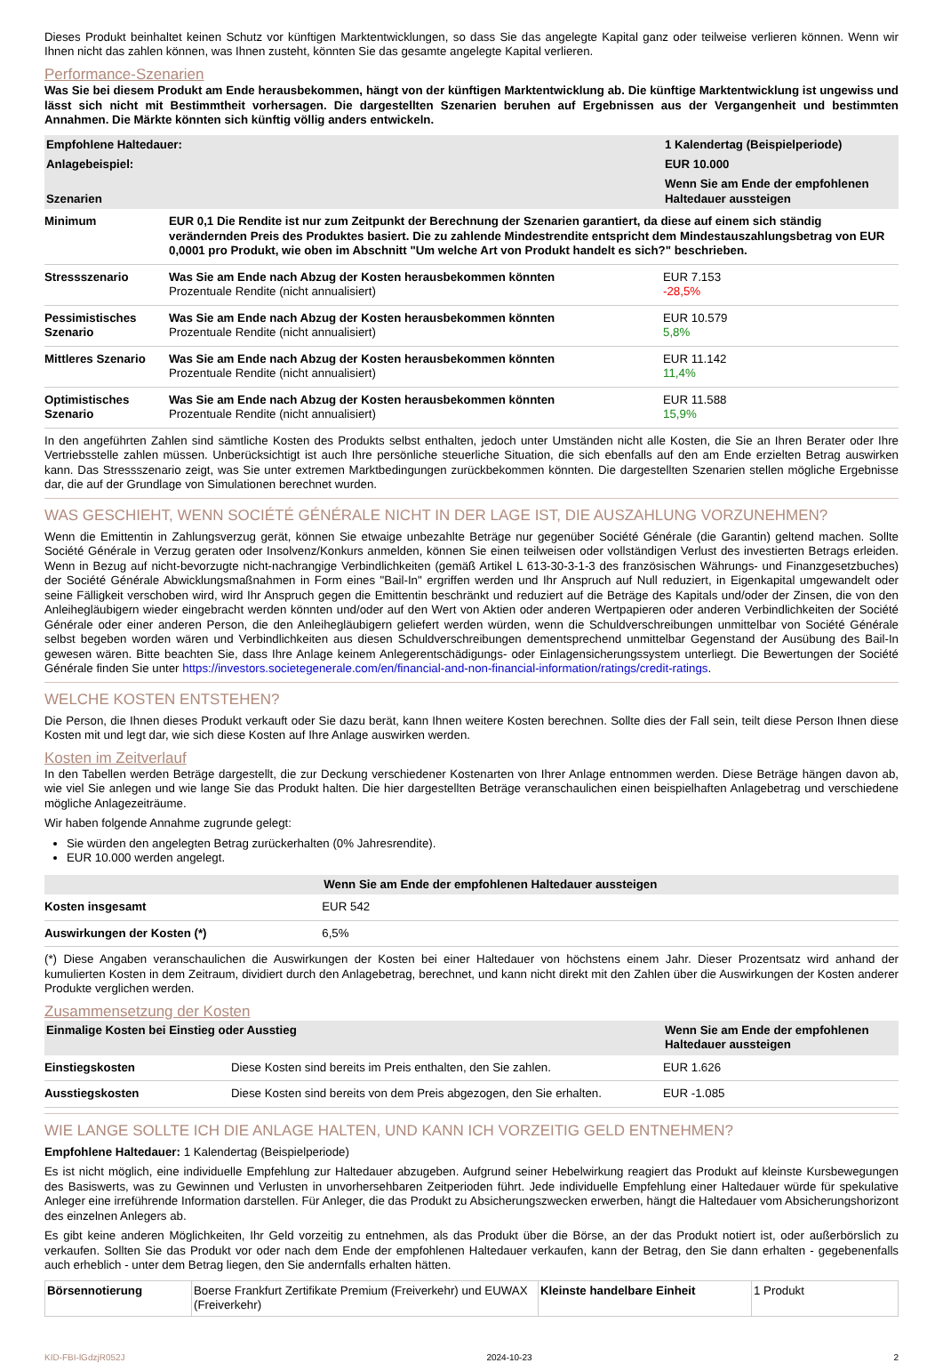Dieses Produkt beinhaltet keinen Schutz vor künftigen Marktentwicklungen, so dass Sie das angelegte Kapital ganz oder teilweise verlieren können. Wenn wir Ihnen nicht das zahlen können, was Ihnen zusteht, könnten Sie das gesamte angelegte Kapital verlieren.
Performance-Szenarien
Was Sie bei diesem Produkt am Ende herausbekommen, hängt von der künftigen Marktentwicklung ab. Die künftige Marktentwicklung ist ungewiss und lässt sich nicht mit Bestimmtheit vorhersagen. Die dargestellten Szenarien beruhen auf Ergebnissen aus der Vergangenheit und bestimmten Annahmen. Die Märkte könnten sich künftig völlig anders entwickeln.
| Empfohlene Haltedauer: | | 1 Kalendertag (Beispielperiode) |
| Anlagebeispiel: | | EUR 10.000 |
| Szenarien | | Wenn Sie am Ende der empfohlenen Haltedauer aussteigen |
| Minimum | EUR 0,1 Die Rendite ist nur zum Zeitpunkt der Berechnung der Szenarien garantiert, da diese auf einem sich ständig verändernden Preis des Produktes basiert. Die zu zahlende Mindestrendite entspricht dem Mindestauszahlungsbetrag von EUR 0,0001 pro Produkt, wie oben im Abschnitt "Um welche Art von Produkt handelt es sich?" beschrieben. | |
| Stressszenario | Was Sie am Ende nach Abzug der Kosten herausbekommen könnten Prozentuale Rendite (nicht annualisiert) | EUR 7.153 -28,5% |
| Pessimistisches Szenario | Was Sie am Ende nach Abzug der Kosten herausbekommen könnten Prozentuale Rendite (nicht annualisiert) | EUR 10.579 5,8% |
| Mittleres Szenario | Was Sie am Ende nach Abzug der Kosten herausbekommen könnten Prozentuale Rendite (nicht annualisiert) | EUR 11.142 11,4% |
| Optimistisches Szenario | Was Sie am Ende nach Abzug der Kosten herausbekommen könnten Prozentuale Rendite (nicht annualisiert) | EUR 11.588 15,9% |
In den angeführten Zahlen sind sämtliche Kosten des Produkts selbst enthalten, jedoch unter Umständen nicht alle Kosten, die Sie an Ihren Berater oder Ihre Vertriebsstelle zahlen müssen. Unberücksichtigt ist auch Ihre persönliche steuerliche Situation, die sich ebenfalls auf den am Ende erzielten Betrag auswirken kann. Das Stressszenario zeigt, was Sie unter extremen Marktbedingungen zurückbekommen könnten. Die dargestellten Szenarien stellen mögliche Ergebnisse dar, die auf der Grundlage von Simulationen berechnet wurden.
WAS GESCHIEHT, WENN SOCIÉTÉ GÉNÉRALE NICHT IN DER LAGE IST, DIE AUSZAHLUNG VORZUNEHMEN?
Wenn die Emittentin in Zahlungsverzug gerät, können Sie etwaige unbezahlte Beträge nur gegenüber Société Générale (die Garantin) geltend machen. Sollte Société Générale in Verzug geraten oder Insolvenz/Konkurs anmelden, können Sie einen teilweisen oder vollständigen Verlust des investierten Betrags erleiden. Wenn in Bezug auf nicht-bevorzugte nicht-nachrangige Verbindlichkeiten (gemäß Artikel L 613-30-3-1-3 des französischen Währungs- und Finanzgesetzbuches) der Société Générale Abwicklungsmaßnahmen in Form eines "Bail-In" ergriffen werden und Ihr Anspruch auf Null reduziert, in Eigenkapital umgewandelt oder seine Fälligkeit verschoben wird, wird Ihr Anspruch gegen die Emittentin beschränkt und reduziert auf die Beträge des Kapitals und/oder der Zinsen, die von den Anleihegläubigern wieder eingebracht werden könnten und/oder auf den Wert von Aktien oder anderen Wertpapieren oder anderen Verbindlichkeiten der Société Générale oder einer anderen Person, die den Anleihegläubigern geliefert werden würden, wenn die Schuldverschreibungen unmittelbar von Société Générale selbst begeben worden wären und Verbindlichkeiten aus diesen Schuldverschreibungen dementsprechend unmittelbar Gegenstand der Ausübung des Bail-In gewesen wären. Bitte beachten Sie, dass Ihre Anlage keinem Anlegerentschädigungs- oder Einlagensicherungssystem unterliegt. Die Bewertungen der Société Générale finden Sie unter https://investors.societegenerale.com/en/financial-and-non-financial-information/ratings/credit-ratings.
WELCHE KOSTEN ENTSTEHEN?
Die Person, die Ihnen dieses Produkt verkauft oder Sie dazu berät, kann Ihnen weitere Kosten berechnen. Sollte dies der Fall sein, teilt diese Person Ihnen diese Kosten mit und legt dar, wie sich diese Kosten auf Ihre Anlage auswirken werden.
Kosten im Zeitverlauf
In den Tabellen werden Beträge dargestellt, die zur Deckung verschiedener Kostenarten von Ihrer Anlage entnommen werden. Diese Beträge hängen davon ab, wie viel Sie anlegen und wie lange Sie das Produkt halten. Die hier dargestellten Beträge veranschaulichen einen beispielhaften Anlagebetrag und verschiedene mögliche Anlagezeiträume.
Wir haben folgende Annahme zugrunde gelegt:
Sie würden den angelegten Betrag zurückerhalten (0% Jahresrendite).
EUR 10.000 werden angelegt.
| | Wenn Sie am Ende der empfohlenen Haltedauer aussteigen |
| Kosten insgesamt | EUR 542 |
| Auswirkungen der Kosten (*) | 6,5% |
(*) Diese Angaben veranschaulichen die Auswirkungen der Kosten bei einer Haltedauer von höchstens einem Jahr. Dieser Prozentsatz wird anhand der kumulierten Kosten in dem Zeitraum, dividiert durch den Anlagebetrag, berechnet, und kann nicht direkt mit den Zahlen über die Auswirkungen der Kosten anderer Produkte verglichen werden.
Zusammensetzung der Kosten
| Einmalige Kosten bei Einstieg oder Ausstieg | | Wenn Sie am Ende der empfohlenen Haltedauer aussteigen |
| Einstiegskosten | Diese Kosten sind bereits im Preis enthalten, den Sie zahlen. | EUR 1.626 |
| Ausstiegskosten | Diese Kosten sind bereits von dem Preis abgezogen, den Sie erhalten. | EUR -1.085 |
WIE LANGE SOLLTE ICH DIE ANLAGE HALTEN, UND KANN ICH VORZEITIG GELD ENTNEHMEN?
Empfohlene Haltedauer: 1 Kalendertag (Beispielperiode)
Es ist nicht möglich, eine individuelle Empfehlung zur Haltedauer abzugeben. Aufgrund seiner Hebelwirkung reagiert das Produkt auf kleinste Kursbewegungen des Basiswerts, was zu Gewinnen und Verlusten in unvorhersehbaren Zeitperioden führt. Jede individuelle Empfehlung einer Haltedauer würde für spekulative Anleger eine irreführende Information darstellen. Für Anleger, die das Produkt zu Absicherungszwecken erwerben, hängt die Haltedauer vom Absicherungshorizont des einzelnen Anlegers ab.
Es gibt keine anderen Möglichkeiten, Ihr Geld vorzeitig zu entnehmen, als das Produkt über die Börse, an der das Produkt notiert ist, oder außerbörslich zu verkaufen. Sollten Sie das Produkt vor oder nach dem Ende der empfohlenen Haltedauer verkaufen, kann der Betrag, den Sie dann erhalten - gegebenenfalls auch erheblich - unter dem Betrag liegen, den Sie andernfalls erhalten hätten.
| Börsennotierung | Boerse Frankfurt Zertifikate Premium (Freiverkehr) und EUWAX (Freiverkehr) | Kleinste handelbare Einheit | 1 Produkt |
KID-FBI-lGdzjR052J 2024-10-23 2